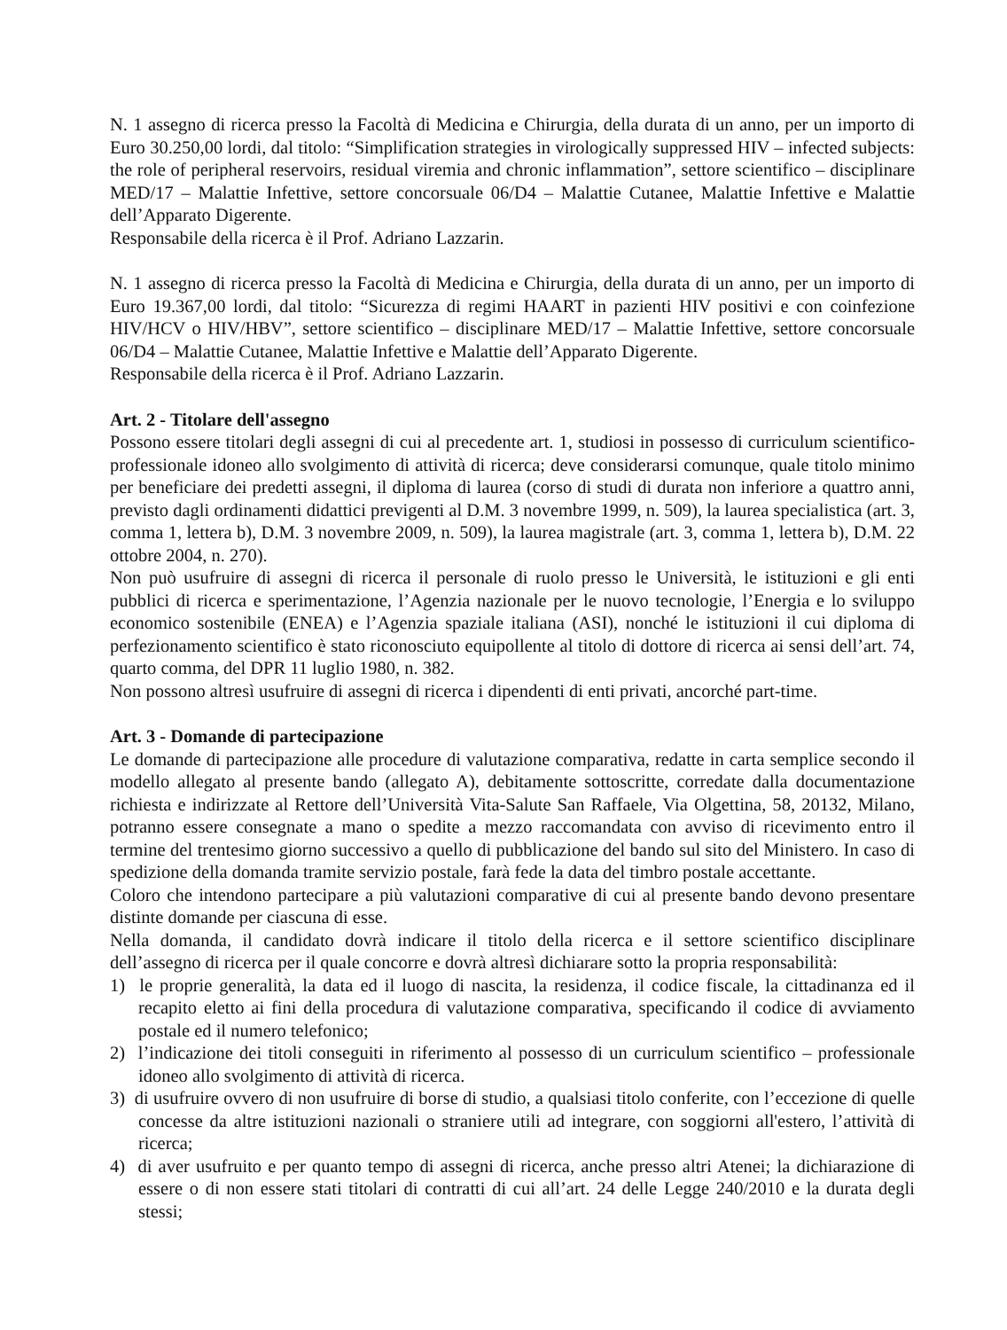N. 1 assegno di ricerca presso la Facoltà di Medicina e Chirurgia, della durata di un anno, per un importo di Euro 30.250,00 lordi, dal titolo: “Simplification strategies in virologically suppressed HIV – infected subjects: the role of peripheral reservoirs, residual viremia and chronic inflammation”, settore scientifico – disciplinare MED/17 – Malattie Infettive, settore concorsuale 06/D4 – Malattie Cutanee, Malattie Infettive e Malattie dell’Apparato Digerente.
Responsabile della ricerca è il Prof. Adriano Lazzarin.
N. 1 assegno di ricerca presso la Facoltà di Medicina e Chirurgia, della durata di un anno, per un importo di Euro 19.367,00 lordi, dal titolo: “Sicurezza di regimi HAART in pazienti HIV positivi e con coinfezione HIV/HCV o HIV/HBV”, settore scientifico – disciplinare MED/17 – Malattie Infettive, settore concorsuale 06/D4 – Malattie Cutanee, Malattie Infettive e Malattie dell’Apparato Digerente.
Responsabile della ricerca è il Prof. Adriano Lazzarin.
Art. 2 - Titolare dell'assegno
Possono essere titolari degli assegni di cui al precedente art. 1, studiosi in possesso di curriculum scientifico-professionale idoneo allo svolgimento di attività di ricerca; deve considerarsi comunque, quale titolo minimo per beneficiare dei predetti assegni, il diploma di laurea (corso di studi di durata non inferiore a quattro anni, previsto dagli ordinamenti didattici previgenti al D.M. 3 novembre 1999, n. 509), la laurea specialistica (art. 3, comma 1, lettera b), D.M. 3 novembre 2009, n. 509), la laurea magistrale (art. 3, comma 1, lettera b), D.M. 22 ottobre 2004, n. 270).
Non può usufruire di assegni di ricerca il personale di ruolo presso le Università, le istituzioni e gli enti pubblici di ricerca e sperimentazione, l’Agenzia nazionale per le nuovo tecnologie, l’Energia e lo sviluppo economico sostenibile (ENEA) e l’Agenzia spaziale italiana (ASI), nonché le istituzioni il cui diploma di perfezionamento scientifico è stato riconosciuto equipollente al titolo di dottore di ricerca ai sensi dell’art. 74, quarto comma, del DPR 11 luglio 1980, n. 382.
Non possono altresì usufruire di assegni di ricerca i dipendenti di enti privati, ancorché part-time.
Art. 3 - Domande di partecipazione
Le domande di partecipazione alle procedure di valutazione comparativa, redatte in carta semplice secondo il modello allegato al presente bando (allegato A), debitamente sottoscritte, corredate dalla documentazione richiesta e indirizzate al Rettore dell’Università Vita-Salute San Raffaele, Via Olgettina, 58, 20132, Milano, potranno essere consegnate a mano o spedite a mezzo raccomandata con avviso di ricevimento entro il termine del trentesimo giorno successivo a quello di pubblicazione del bando sul sito del Ministero. In caso di spedizione della domanda tramite servizio postale, farà fede la data del timbro postale accettante.
Coloro che intendono partecipare a più valutazioni comparative di cui al presente bando devono presentare distinte domande per ciascuna di esse.
Nella domanda, il candidato dovrà indicare il titolo della ricerca e il settore scientifico disciplinare dell’assegno di ricerca per il quale concorre e dovrà altresì dichiarare sotto la propria responsabilità:
1) le proprie generalità, la data ed il luogo di nascita, la residenza, il codice fiscale, la cittadinanza ed il recapito eletto ai fini della procedura di valutazione comparativa, specificando il codice di avviamento postale ed il numero telefonico;
2) l’indicazione dei titoli conseguiti in riferimento al possesso di un curriculum scientifico – professionale idoneo allo svolgimento di attività di ricerca.
3) di usufruire ovvero di non usufruire di borse di studio, a qualsiasi titolo conferite, con l’eccezione di quelle concesse da altre istituzioni nazionali o straniere utili ad integrare, con soggiorni all'estero, l’attività di ricerca;
4) di aver usufruito e per quanto tempo di assegni di ricerca, anche presso altri Atenei; la dichiarazione di essere o di non essere stati titolari di contratti di cui all’art. 24 delle Legge 240/2010 e la durata degli stessi;